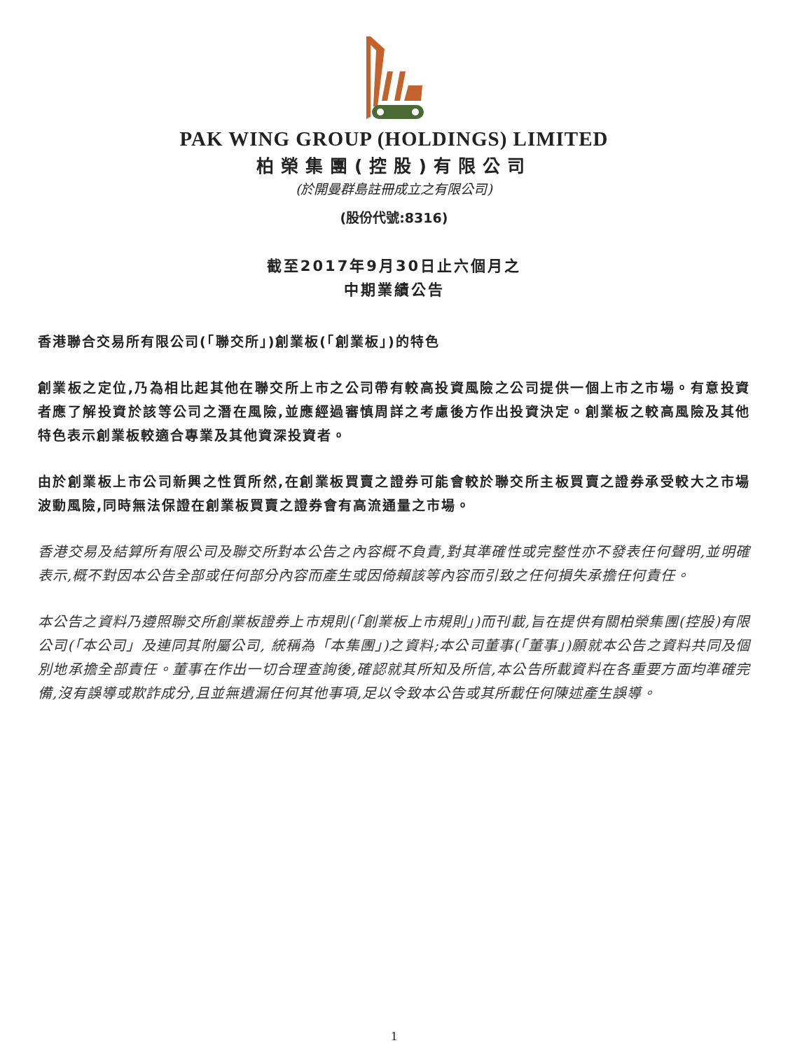PAK WING GROUP (HOLDINGS) LIMITED
柏榮集團(控股)有限公司
(於開曼群島註冊成立之有限公司)
(股份代號:8316)
截至2017年9月30日止六個月之
中期業績公告
香港聯合交易所有限公司(「聯交所」)創業板(「創業板」)的特色
創業板之定位,乃為相比起其他在聯交所上市之公司帶有較高投資風險之公司提供一個上市之市場。有意投資者應了解投資於該等公司之潛在風險,並應經過審慎周詳之考慮後方作出投資決定。創業板之較高風險及其他特色表示創業板較適合專業及其他資深投資者。
由於創業板上市公司新興之性質所然,在創業板買賣之證券可能會較於聯交所主板買賣之證券承受較大之市場波動風險,同時無法保證在創業板買賣之證券會有高流通量之市場。
香港交易及結算所有限公司及聯交所對本公告之內容概不負責,對其準確性或完整性亦不發表任何聲明,並明確表示,概不對因本公告全部或任何部分內容而產生或因倚賴該等內容而引致之任何損失承擔任何責任。
本公告之資料乃遵照聯交所創業板證券上市規則(「創業板上市規則」)而刊載,旨在提供有關柏榮集團(控股)有限公司(「本公司」及連同其附屬公司, 統稱為「本集團」)之資料;本公司董事(「董事」)願就本公告之資料共同及個別地承擔全部責任。董事在作出一切合理查詢後,確認就其所知及所信,本公告所載資料在各重要方面均準確完備,沒有誤導或欺詐成分,且並無遺漏任何其他事項,足以令致本公告或其所載任何陳述產生誤導。
1